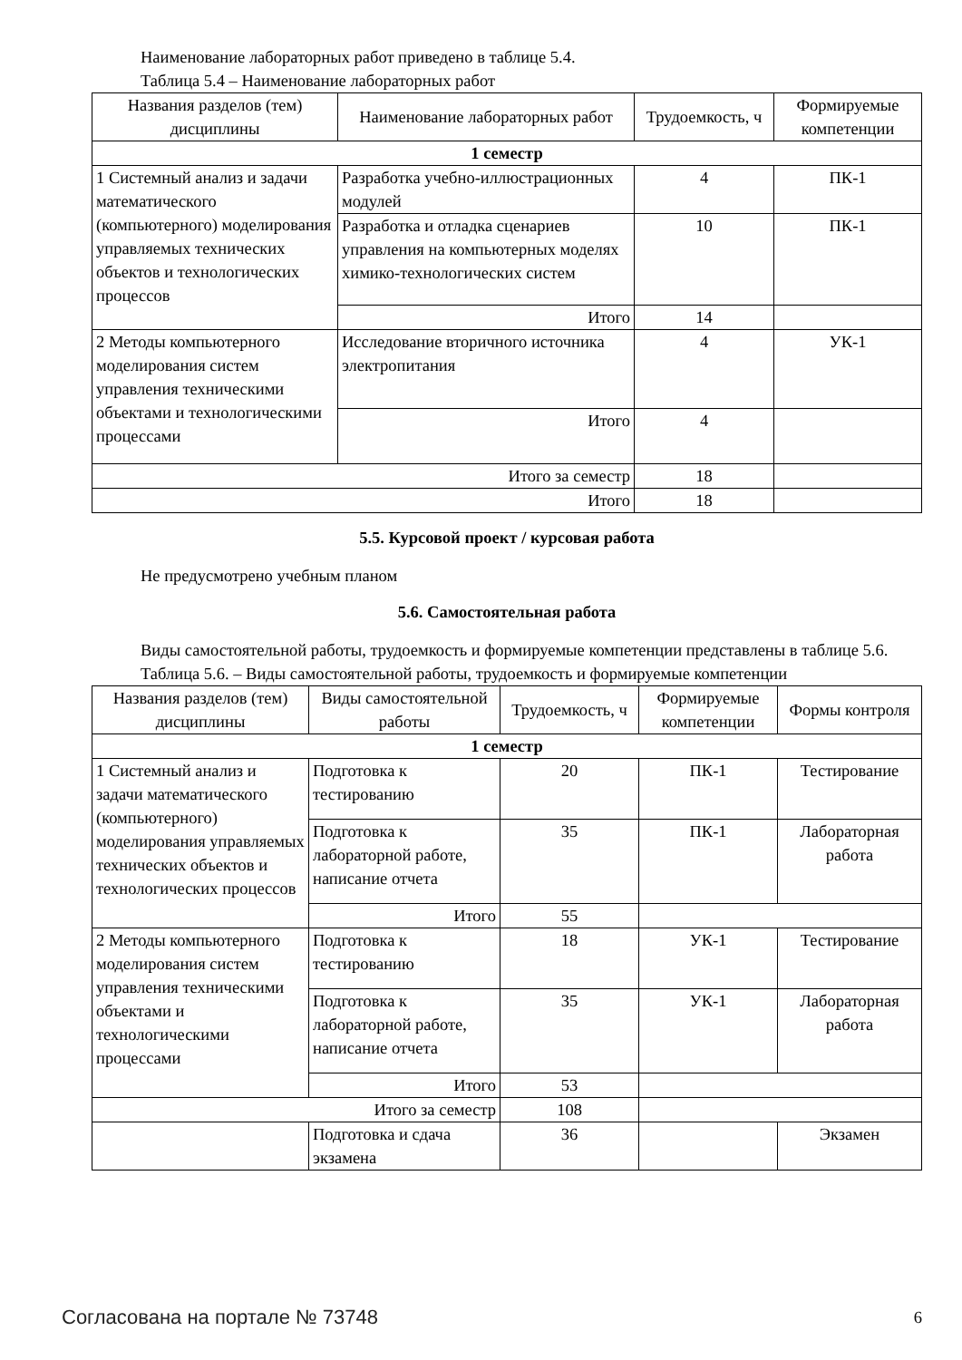Наименование лабораторных работ приведено в таблице 5.4.
Таблица 5.4 – Наименование лабораторных работ
| Названия разделов (тем) дисциплины | Наименование лабораторных работ | Трудоемкость, ч | Формируемые компетенции |
| --- | --- | --- | --- |
| 1 семестр | | | |
| 1 Системный анализ и задачи математического (компьютерного) моделирования управляемых технических объектов и технологических процессов | Разработка учебно-иллюстрационных модулей | 4 | ПК-1 |
| | Разработка и отладка сценариев управления на компьютерных моделях химико-технологических систем | 10 | ПК-1 |
| | Итого | 14 | |
| 2 Методы компьютерного моделирования систем управления техническими объектами и технологическими процессами | Исследование вторичного источника электропитания | 4 | УК-1 |
| | Итого | 4 | |
| Итого за семестр | | 18 | |
| Итого | | 18 | |
5.5. Курсовой проект / курсовая работа
Не предусмотрено учебным планом
5.6. Самостоятельная работа
Виды самостоятельной работы, трудоемкость и формируемые компетенции представлены в таблице 5.6.
Таблица 5.6. – Виды самостоятельной работы, трудоемкость и формируемые компетенции
| Названия разделов (тем) дисциплины | Виды самостоятельной работы | Трудоемкость, ч | Формируемые компетенции | Формы контроля |
| --- | --- | --- | --- | --- |
| 1 семестр | | | | |
| 1 Системный анализ и задачи математического (компьютерного) моделирования управляемых технических объектов и технологических процессов | Подготовка к тестированию | 20 | ПК-1 | Тестирование |
| | Подготовка к лабораторной работе, написание отчета | 35 | ПК-1 | Лабораторная работа |
| | Итого | 55 | | |
| 2 Методы компьютерного моделирования систем управления техническими объектами и технологическими процессами | Подготовка к тестированию | 18 | УК-1 | Тестирование |
| | Подготовка к лабораторной работе, написание отчета | 35 | УК-1 | Лабораторная работа |
| | Итого | 53 | | |
| Итого за семестр | | 108 | | |
| | Подготовка и сдача экзамена | 36 | | Экзамен |
Согласована на портале № 73748 6